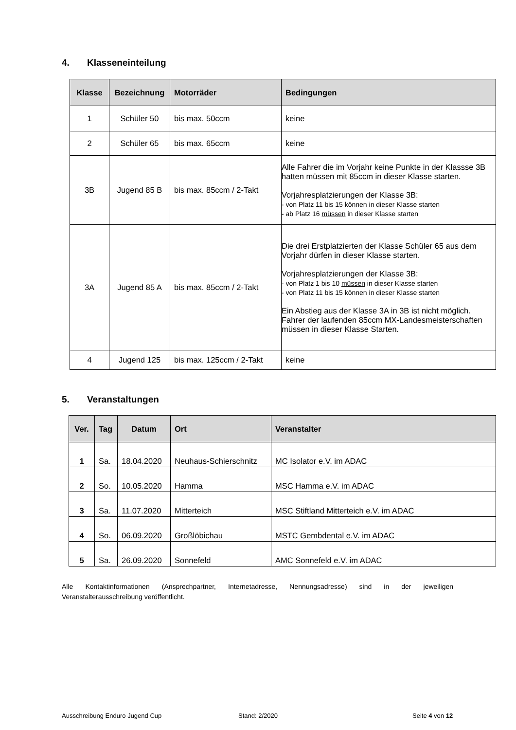4. Klasseneinteilung
| Klasse | Bezeichnung | Motorräder | Bedingungen |
| --- | --- | --- | --- |
| 1 | Schüler 50 | bis max. 50ccm | keine |
| 2 | Schüler 65 | bis max. 65ccm | keine |
| 3B | Jugend 85 B | bis max. 85ccm / 2-Takt | Alle Fahrer die im Vorjahr keine Punkte in der Klassse 3B hatten müssen mit 85ccm in dieser Klasse starten. Vorjahresplatzierungen der Klasse 3B: - von Platz 11 bis 15 können in dieser Klasse starten - ab Platz 16 müssen in dieser Klasse starten |
| 3A | Jugend 85 A | bis max. 85ccm / 2-Takt | Die drei Erstplatzierten der Klasse Schüler 65 aus dem Vorjahr dürfen in dieser Klasse starten. Vorjahresplatzierungen der Klasse 3B: - von Platz 1 bis 10 müssen in dieser Klasse starten - von Platz 11 bis 15 können in dieser Klasse starten Ein Abstieg aus der Klasse 3A in 3B ist nicht möglich. Fahrer der laufenden 85ccm MX-Landesmeisterschaften müssen in dieser Klasse Starten. |
| 4 | Jugend 125 | bis max. 125ccm / 2-Takt | keine |
5. Veranstaltungen
| Ver. | Tag | Datum | Ort | Veranstalter |
| --- | --- | --- | --- | --- |
| 1 | Sa. | 18.04.2020 | Neuhaus-Schierschnitz | MC Isolator e.V. im ADAC |
| 2 | So. | 10.05.2020 | Hamma | MSC Hamma e.V. im ADAC |
| 3 | Sa. | 11.07.2020 | Mitterteich | MSC Stiftland Mitterteich e.V. im ADAC |
| 4 | So. | 06.09.2020 | Großlöbichau | MSTC Gembdental e.V. im ADAC |
| 5 | Sa. | 26.09.2020 | Sonnefeld | AMC Sonnefeld e.V. im ADAC |
Alle Kontaktinformationen (Ansprechpartner, Internetadresse, Nennungsadresse) sind in der jeweiligen Veranstalterausschreibung veröffentlicht.
Ausschreibung Enduro Jugend Cup
Stand: 2/2020 Seite 4 von 12